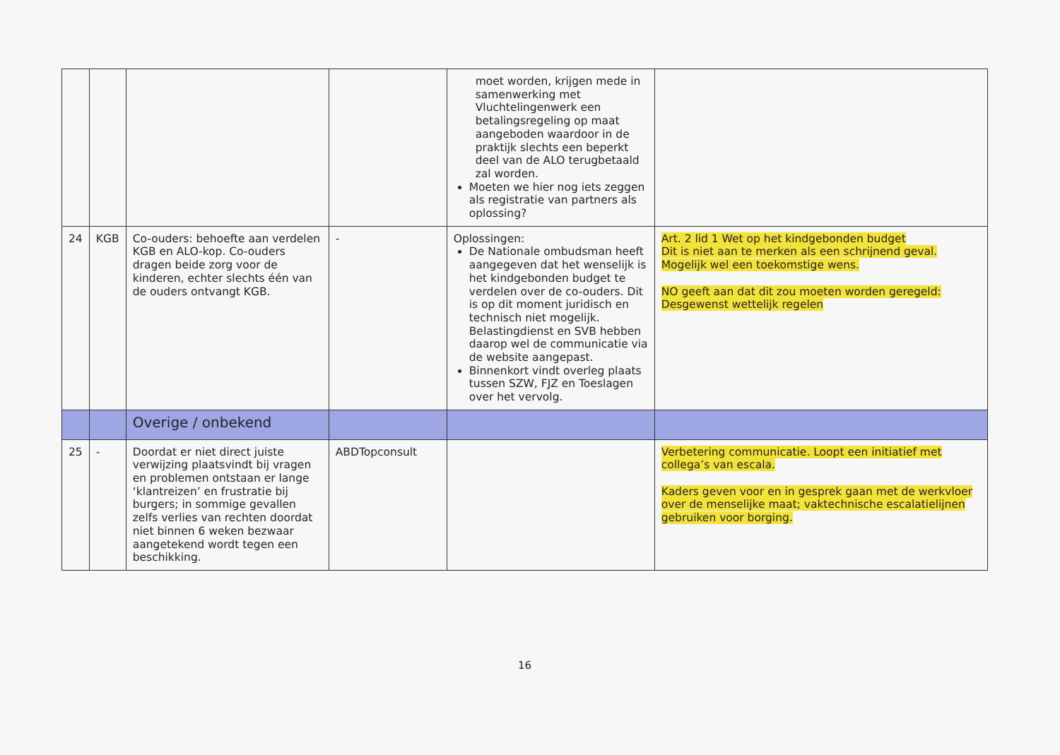| | | | | moet worden, krijgen mede in samenwerking met Vluchtelingenwerk een betalingsregeling op maat aangeboden waardoor in de praktijk slechts een beperkt deel van de ALO terugbetaald zal worden. Moeten we hier nog iets zeggen als registratie van partners als oplossing? | |
| 24 | KGB | Co-ouders: behoefte aan verdelen KGB en ALO-kop. Co-ouders dragen beide zorg voor de kinderen, echter slechts één van de ouders ontvangt KGB. | - | Oplossingen: De Nationale ombudsman heeft aangegeven dat het wenselijk is het kindgebonden budget te verdelen over de co-ouders. Dit is op dit moment juridisch en technisch niet mogelijk. Belastingdienst en SVB hebben daarop wel de communicatie via de website aangepast. Binnenkort vindt overleg plaats tussen SZW, FJZ en Toeslagen over het vervolg. | Art. 2 lid 1 Wet op het kindgebonden budget Dit is niet aan te merken als een schrijnend geval. Mogelijk wel een toekomstige wens. NO geeft aan dat dit zou moeten worden geregeld: Desgewenst wettelijk regelen |
| | | Overige / onbekend | | | |
| 25 | - | Doordat er niet direct juiste verwijzing plaatsvindt bij vragen en problemen ontstaan er lange ‘klantreizen’ en frustratie bij burgers; in sommige gevallen zelfs verlies van rechten doordat niet binnen 6 weken bezwaar aangetekend wordt tegen een beschikking. | ABDTopconsult | | Verbetering communicatie. Loopt een initiatief met collega’s van escala. Kaders geven voor en in gesprek gaan met de werkvloer over de menselijke maat; vaktechnische escalatielijnen gebruiken voor borging. |
16